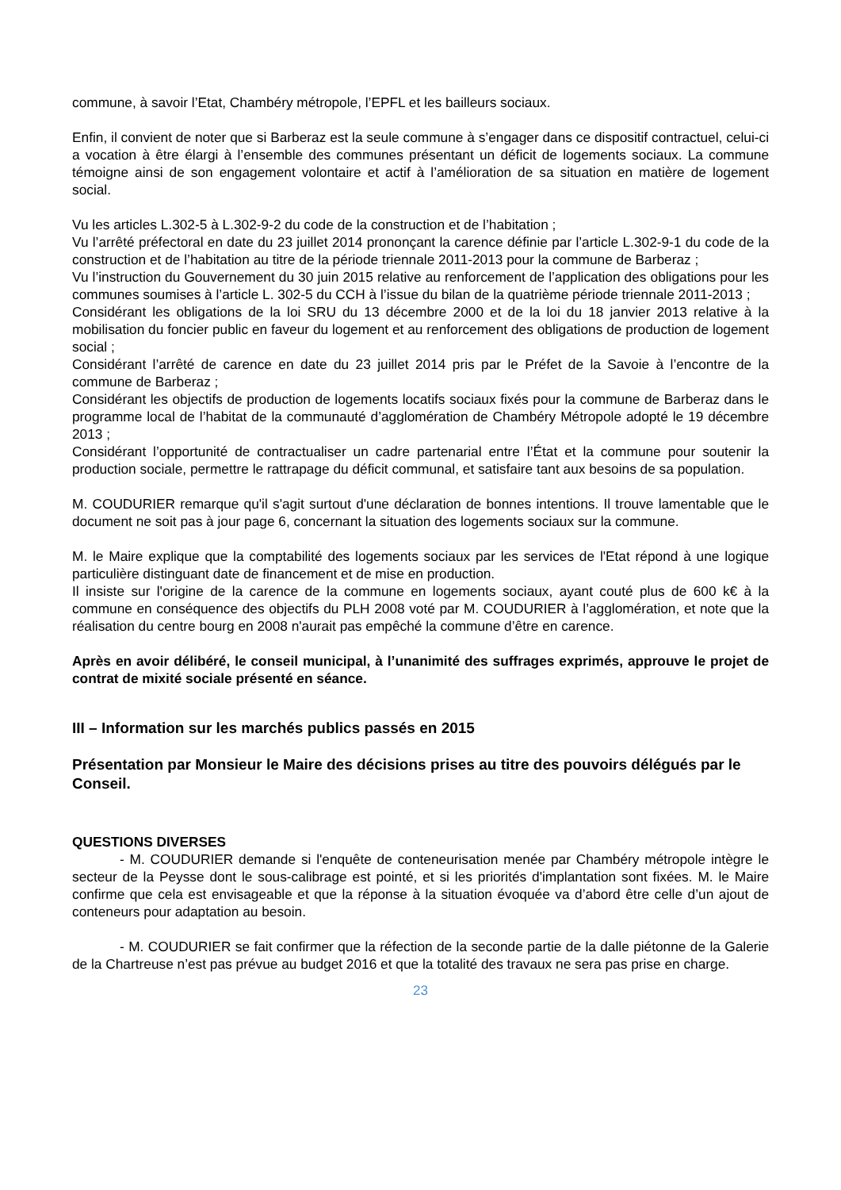commune, à savoir l’Etat, Chambéry métropole, l’EPFL et les bailleurs sociaux.
Enfin, il convient de noter que si Barberaz est la seule commune à s’engager dans ce dispositif contractuel, celui-ci a vocation à être élargi à l’ensemble des communes présentant un déficit de logements sociaux. La commune témoigne ainsi de son engagement volontaire et actif à l’amélioration de sa situation en matière de logement social.
Vu les articles L.302-5 à L.302-9-2 du code de la construction et de l’habitation ;
Vu l’arrêté préfectoral en date du 23 juillet 2014 prononçant la carence définie par l’article L.302-9-1 du code de la construction et de l’habitation au titre de la période triennale 2011-2013 pour la commune de Barberaz ;
Vu l’instruction du Gouvernement du 30 juin 2015 relative au renforcement de l’application des obligations pour les communes soumises à l’article L. 302-5 du CCH à l’issue du bilan de la quatrième période triennale 2011-2013 ;
Considérant les obligations de la loi SRU du 13 décembre 2000 et de la loi du 18 janvier 2013 relative à la mobilisation du foncier public en faveur du logement et au renforcement des obligations de production de logement social ;
Considérant l’arrêté de carence en date du 23 juillet 2014 pris par le Préfet de la Savoie à l’encontre de la commune de Barberaz ;
Considérant les objectifs de production de logements locatifs sociaux fixés pour la commune de Barberaz dans le programme local de l’habitat de la communauté d’agglomération de Chambéry Métropole adopté le 19 décembre 2013 ;
Considérant l’opportunité de contractualiser un cadre partenarial entre l’État et la commune pour soutenir la production sociale, permettre le rattrapage du déficit communal, et satisfaire tant aux besoins de sa population.
M. COUDURIER remarque qu'il s'agit surtout d'une déclaration de bonnes intentions. Il trouve lamentable que le document ne soit pas à jour page 6, concernant la situation des logements sociaux sur la commune.
M. le Maire explique que la comptabilité des logements sociaux par les services de l'Etat répond à une logique particulière distinguant date de financement et de mise en production.
Il insiste sur l'origine de la carence de la commune en logements sociaux, ayant couté plus de 600 k€ à la commune en conséquence des objectifs du PLH 2008 voté par M. COUDURIER à l’agglomération, et note que la réalisation du centre bourg en 2008 n'aurait pas empêché la commune d’être en carence.
Après en avoir délibéré, le conseil municipal, à l’unanimité des suffrages exprimés, approuve le projet de contrat de mixité sociale présenté en séance.
III – Information sur les marchés publics passés en 2015
Présentation par Monsieur le Maire des décisions prises au titre des pouvoirs délégués par le Conseil.
QUESTIONS DIVERSES
- M. COUDURIER demande si l'enquête de conteneurisation menée par Chambéry métropole intègre le secteur de la Peysse dont le sous-calibrage est pointé, et si les priorités d'implantation sont fixées. M. le Maire confirme que cela est envisageable et que la réponse à la situation évoquée va d’abord être celle d’un ajout de conteneurs pour adaptation au besoin.
- M. COUDURIER se fait confirmer que la réfection de la seconde partie de la dalle piétonne de la Galerie de la Chartreuse n’est pas prévue au budget 2016 et que la totalité des travaux ne sera pas prise en charge.
23